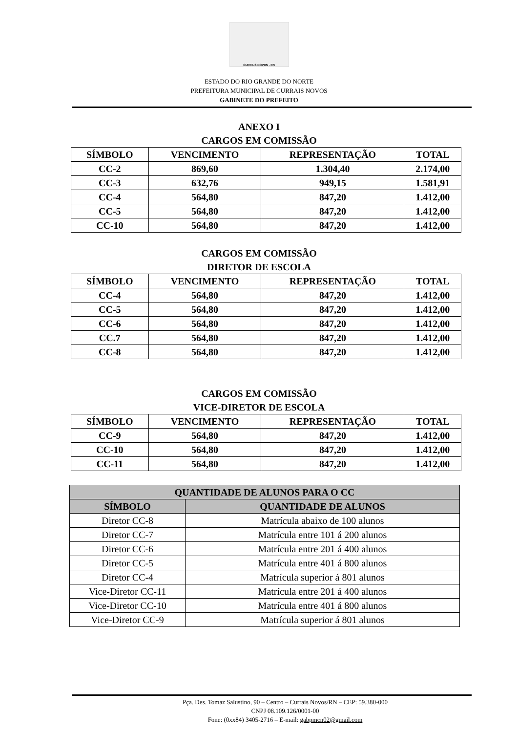CURRAIS NOVOS - RN
ESTADO DO RIO GRANDE DO NORTE
PREFEITURA MUNICIPAL DE CURRAIS NOVOS
GABINETE DO PREFEITO
ANEXO I
CARGOS EM COMISSÃO
| SÍMBOLO | VENCIMENTO | REPRESENTAÇÃO | TOTAL |
| --- | --- | --- | --- |
| CC-2 | 869,60 | 1.304,40 | 2.174,00 |
| CC-3 | 632,76 | 949,15 | 1.581,91 |
| CC-4 | 564,80 | 847,20 | 1.412,00 |
| CC-5 | 564,80 | 847,20 | 1.412,00 |
| CC-10 | 564,80 | 847,20 | 1.412,00 |
CARGOS EM COMISSÃO
DIRETOR DE ESCOLA
| SÍMBOLO | VENCIMENTO | REPRESENTAÇÃO | TOTAL |
| --- | --- | --- | --- |
| CC-4 | 564,80 | 847,20 | 1.412,00 |
| CC-5 | 564,80 | 847,20 | 1.412,00 |
| CC-6 | 564,80 | 847,20 | 1.412,00 |
| CC.7 | 564,80 | 847,20 | 1.412,00 |
| CC-8 | 564,80 | 847,20 | 1.412,00 |
CARGOS EM COMISSÃO
VICE-DIRETOR DE ESCOLA
| SÍMBOLO | VENCIMENTO | REPRESENTAÇÃO | TOTAL |
| --- | --- | --- | --- |
| CC-9 | 564,80 | 847,20 | 1.412,00 |
| CC-10 | 564,80 | 847,20 | 1.412,00 |
| CC-11 | 564,80 | 847,20 | 1.412,00 |
| QUANTIDADE DE ALUNOS PARA O CC | |
| --- | --- |
| SÍMBOLO | QUANTIDADE DE ALUNOS |
| Diretor CC-8 | Matrícula abaixo de 100 alunos |
| Diretor CC-7 | Matrícula entre 101 á 200 alunos |
| Diretor CC-6 | Matrícula entre 201 á 400 alunos |
| Diretor CC-5 | Matrícula entre 401 á 800 alunos |
| Diretor CC-4 | Matrícula superior á 801 alunos |
| Vice-Diretor CC-11 | Matrícula entre 201 á 400 alunos |
| Vice-Diretor CC-10 | Matrícula entre 401 á 800 alunos |
| Vice-Diretor CC-9 | Matrícula superior á 801 alunos |
Pça. Des. Tomaz Salustino, 90 – Centro – Currais Novos/RN – CEP: 59.380-000
CNPJ 08.109.126/0001-00
Fone: (0xx84) 3405-2716 – E-mail: gabpmcn02@gmail.com